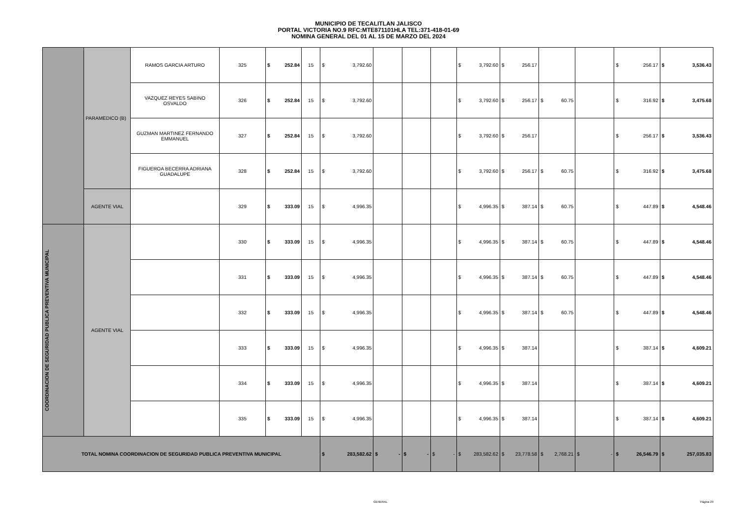MUNICIPIO DE TECALITLAN JALISCO
PORTAL VICTORIA NO.9 RFC:MTE871101HLA TEL:371-418-01-69
NOMINA GENERAL DEL 01 AL 15 DE MARZO DEL 2024
| | PARAMEDICO (B) | RAMOS GARCIA ARTURO | 325 | $ 252.84 | 15 | $ 3,792.60 | | | | $ 3,792.60 | $ 256.17 | | | $ 256.17 | $ 3,536.43 |
| | | VAZQUEZ REYES SABINO OSVALDO | 326 | $ 252.84 | 15 | $ 3,792.60 | | | | $ 3,792.60 | $ 256.17 | $ 60.75 | | $ 316.92 | $ 3,475.68 |
| | | GUZMAN MARTINEZ FERNANDO EMMANUEL | 327 | $ 252.84 | 15 | $ 3,792.60 | | | | $ 3,792.60 | $ 256.17 | | | $ 256.17 | $ 3,536.43 |
| | | FIGUEROA BECERRA ADRIANA GUADALUPE | 328 | $ 252.84 | 15 | $ 3,792.60 | | | | $ 3,792.60 | $ 256.17 | $ 60.75 | | $ 316.92 | $ 3,475.68 |
| | AGENTE VIAL | | 329 | $ 333.09 | 15 | $ 4,996.35 | | | | $ 4,996.35 | $ 387.14 | $ 60.75 | | $ 447.89 | $ 4,548.46 |
| COORDINACION DE SEGURIDAD PUBLICA PREVENTIVA MUNICIPAL | AGENTE VIAL | | 330 | $ 333.09 | 15 | $ 4,996.35 | | | | $ 4,996.35 | $ 387.14 | $ 60.75 | | $ 447.89 | $ 4,548.46 |
| | | | 331 | $ 333.09 | 15 | $ 4,996.35 | | | | $ 4,996.35 | $ 387.14 | $ 60.75 | | $ 447.89 | $ 4,548.46 |
| | | | 332 | $ 333.09 | 15 | $ 4,996.35 | | | | $ 4,996.35 | $ 387.14 | $ 60.75 | | $ 447.89 | $ 4,548.46 |
| | | | 333 | $ 333.09 | 15 | $ 4,996.35 | | | | $ 4,996.35 | $ 387.14 | | | $ 387.14 | $ 4,609.21 |
| | | | 334 | $ 333.09 | 15 | $ 4,996.35 | | | | $ 4,996.35 | $ 387.14 | | | $ 387.14 | $ 4,609.21 |
| | | | 335 | $ 333.09 | 15 | $ 4,996.35 | | | | $ 4,996.35 | $ 387.14 | | | $ 387.14 | $ 4,609.21 |
| TOTAL NOMINA COORDINACION DE SEGURIDAD PUBLICA PREVENTIVA MUNICIPAL | | | | | | $ 283,582.62 | $ - | $ - | $ - | $ 283,582.62 | $ 23,778.58 | $ 2,768.21 | $ - | $ 26,546.79 | $ 257,035.83 |
GENERAL Página 29